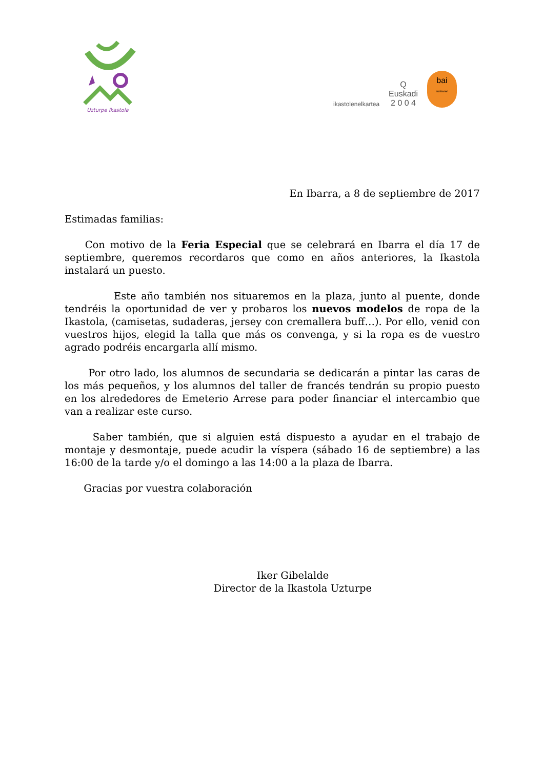Uzturpe Ikastola
ikastolenelkartea
Q
Euskadi
2 0 0 4
bai
euskarari
En Ibarra, a 8 de septiembre de 2017
Estimadas familias:
Con motivo de la Feria Especial que se celebrará en Ibarra el día 17 de septiembre, queremos recordaros que como en años anteriores, la Ikastola instalará un puesto.
Este año también nos situaremos en la plaza, junto al puente, donde tendréis la oportunidad de ver y probaros los nuevos modelos de ropa de la Ikastola, (camisetas, sudaderas, jersey con cremallera buff…). Por ello, venid con vuestros hijos, elegid la talla que más os convenga, y si la ropa es de vuestro agrado podréis encargarla allí mismo.
Por otro lado, los alumnos de secundaria se dedicarán a pintar las caras de los más pequeños, y los alumnos del taller de francés tendrán su propio puesto en los alrededores de Emeterio Arrese para poder financiar el intercambio que van a realizar este curso.
Saber también, que si alguien está dispuesto a ayudar en el trabajo de montaje y desmontaje, puede acudir la víspera (sábado 16 de septiembre) a las 16:00 de la tarde y/o el domingo a las 14:00 a la plaza de Ibarra.
Gracias por vuestra colaboración
Iker Gibelalde
Director de la Ikastola Uzturpe